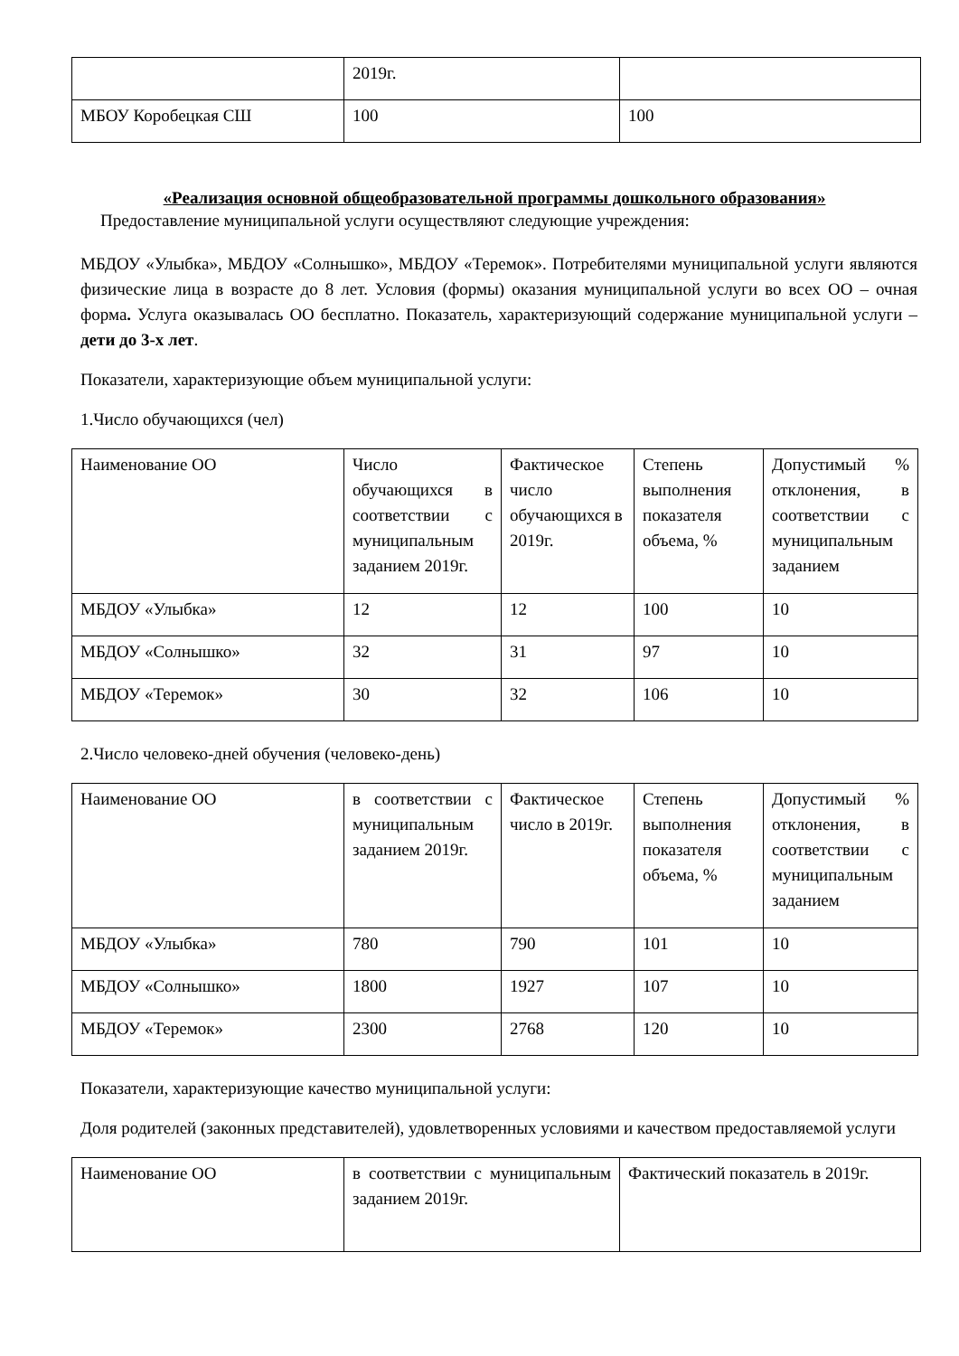| | 2019г. | |
| МБОУ Коробецкая СШ | 100 | 100 |
«Реализация основной общеобразовательной программы дошкольного образования»
Предоставление муниципальной услуги осуществляют следующие учреждения:
МБДОУ «Улыбка», МБДОУ «Солнышко», МБДОУ «Теремок». Потребителями муниципальной услуги являются физические лица в возрасте до 8 лет. Условия (формы) оказания муниципальной услуги во всех ОО – очная форма. Услуга оказывалась ОО бесплатно. Показатель, характеризующий содержание муниципальной услуги – дети до 3-х лет.
Показатели, характеризующие объем муниципальной услуги:
1.Число обучающихся (чел)
| Наименование ОО | Число обучающихся в соответствии с муниципальным заданием 2019г. | Фактическое число обучающихся в 2019г. | Степень выполнения показателя объема, % | Допустимый % отклонения, в соответствии с муниципальным заданием |
| МБДОУ «Улыбка» | 12 | 12 | 100 | 10 |
| МБДОУ «Солнышко» | 32 | 31 | 97 | 10 |
| МБДОУ «Теремок» | 30 | 32 | 106 | 10 |
2.Число человеко-дней обучения (человеко-день)
| Наименование ОО | в соответствии с муниципальным заданием 2019г. | Фактическое число в 2019г. | Степень выполнения показателя объема, % | Допустимый % отклонения, в соответствии с муниципальным заданием |
| МБДОУ «Улыбка» | 780 | 790 | 101 | 10 |
| МБДОУ «Солнышко» | 1800 | 1927 | 107 | 10 |
| МБДОУ «Теремок» | 2300 | 2768 | 120 | 10 |
Показатели, характеризующие качество муниципальной услуги:
Доля родителей (законных представителей), удовлетворенных условиями и качеством предоставляемой услуги
| Наименование ОО | в соответствии с муниципальным заданием 2019г. | Фактический показатель в 2019г. |